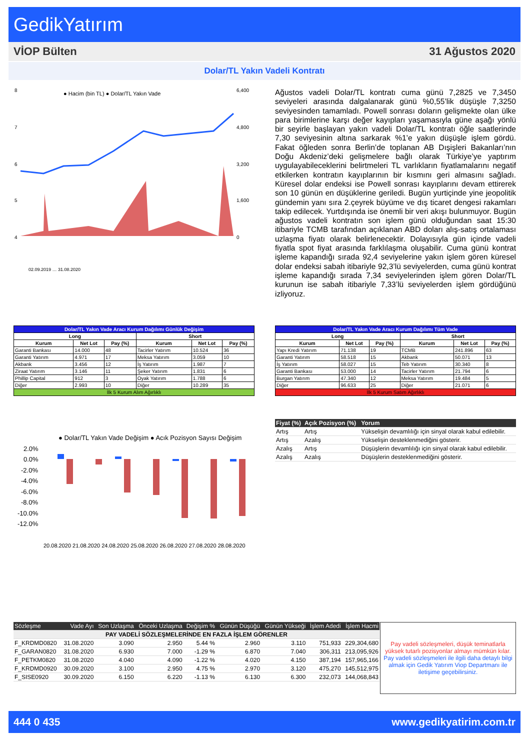GedikYatırım
VİOP Bülten 31 Ağustos 2020
Dolar/TL Yakın Vadeli Kontratı
● Hacim (bin TL) ● Dolar/TL Yakın Vade
8
7
6
5
4
6,400
4,800
3,200
1,600
0
02.09.2019 … 31.08.2020
Ağustos vadeli Dolar/TL kontratı cuma günü 7,2825 ve 7,3450 seviyeleri arasında dalgalanarak günü %0,55’lik düşüşle 7,3250 seviyesinden tamamladı. Powell sonrası doların gelişmekte olan ülke para birimlerine karşı değer kayıpları yaşamasıyla güne aşağı yönlü bir seyirle başlayan yakın vadeli Dolar/TL kontratı öğle saatlerinde 7,30 seviyesinin altına sarkarak %1’e yakın düşüşle işlem gördü. Fakat öğleden sonra Berlin’de toplanan AB Dışişleri Bakanları’nın Doğu Akdeniz’deki gelişmelere bağlı olarak Türkiye’ye yaptırım uygulayabileceklerini belirtmeleri TL varlıkların fiyatlamalarını negatif etkilerken kontratın kayıplarının bir kısmını geri almasını sağladı. Küresel dolar endeksi ise Powell sonrası kayıplarını devam ettirerek son 10 günün en düşüklerine geriledi. Bugün yurtiçinde yine jeopolitik gündemin yanı sıra 2.çeyrek büyüme ve dış ticaret dengesi rakamları takip edilecek. Yurtdışında ise önemli bir veri akışı bulunmuyor. Bugün ağustos vadeli kontratın son işlem günü olduğundan saat 15:30 itibariyle TCMB tarafından açıklanan ABD doları alış-satış ortalaması uzlaşma fiyatı olarak belirlenecektir. Dolayısıyla gün içinde vadeli fiyatla spot fiyat arasında farklılaşma oluşabilir. Cuma günü kontrat işleme kapandığı sırada 92,4 seviyelerine yakın işlem gören küresel dolar endeksi sabah itibariyle 92,3’lü seviyelerden, cuma günü kontrat işleme kapandığı sırada 7,34 seviyelerinden işlem gören Dolar/TL kurunun ise sabah itibariyle 7,33’lü seviyelerden işlem gördüğünü izliyoruz.
| Dolar/TL Yakın Vade Aracı Kurum Dağılımı Günlük Değişim | | | | | |
| Long | | | Short | | |
| Kurum | Net Lot | Pay (%) | Kurum | Net Lot | Pay (%) |
| Garanti Bankası | 14.000 | 48 | Tacirler Yatırım | 10.524 | 36 |
| Garanti Yatırım | 4.971 | 17 | Meksa Yatırım | 3.059 | 10 |
| Akbank | 3.456 | 12 | İş Yatırım | 1.987 | 7 |
| Ziraat Yatırım | 3.146 | 11 | Şeker Yatırım | 1.831 | 6 |
| Phillip Capital | 912 | 3 | Oyak Yatırım | 1.788 | 6 |
| Diğer | 2.993 | 10 | Diğer | 10.289 | 35 |
| İlk 5 Kurum Alım Ağırlıklı | | | | | |
| Dolar/TL Yakın Vade Aracı Kurum Dağılımı Tüm Vade | | | | | |
| Long | | | Short | | |
| Kurum | Net Lot | Pay (%) | Kurum | Net Lot | Pay (%) |
| Yapı Kredi Yatırım | 71.138 | 19 | TCMB | 241.896 | 63 |
| Garanti Yatırım | 58.518 | 15 | Akbank | 50.071 | 13 |
| İş Yatırım | 58.027 | 15 | Teb Yatırım | 30.340 | 8 |
| Garanti Bankası | 53.000 | 14 | Tacirler Yatırım | 21.794 | 6 |
| Burgan Yatırım | 47.340 | 12 | Meksa Yatırım | 19.484 | 5 |
| Diğer | 96.633 | 25 | Diğer | 21.071 | 6 |
| İlk 5 Kurum Satım Ağırlıklı | | | | | |
| Fiyat (%) | Açık Pozisyon (%) | Yorum |
| --- | --- | --- |
| Artış | Artış | Yükselişin devamlılığı için sinyal olarak kabul edilebilir. |
| Artış | Azalış | Yükselişin desteklenmediğini gösterir. |
| Azalış | Artış | Düşüşlerin devamlılığı için sinyal olarak kabul edilebilir. |
| Azalış | Azalış | Düşüşlerin desteklenmediğini gösterir. |
● Dolar/TL Yakın Vade Değişim ● Acık Pozisyon Sayısı Değişim
2.0%
0.0%
-2.0%
-4.0%
-6.0%
-8.0%
-10.0%
-12.0%
20.08.2020 21.08.2020 24.08.2020 25.08.2020 26.08.2020 27.08.2020 28.08.2020
| Sözleşme | Vade Ayı | Son Uzlaşma | Önceki Uzlaşma | Değişim % | Günün Düşüğü | Günün Yükseği | İşlem Adedi | İşlem Hacmi |
| --- | --- | --- | --- | --- | --- | --- | --- | --- |
| PAY VADELİ SÖZLEŞMELERİNDE EN FAZLA İŞLEM GÖRENLER | | | | | | | | |
| F_KRDMD0820 | 31.08.2020 | 3.090 | 2.950 | 5.44 % | 2.960 | 3.110 | 751,933 | 229,304,680 |
| F_GARAN0820 | 31.08.2020 | 6.930 | 7.000 | -1.29 % | 6.870 | 7.040 | 306,311 | 213,095,926 |
| F_PETKM0820 | 31.08.2020 | 4.040 | 4.090 | -1.22 % | 4.020 | 4.150 | 387,194 | 157,965,166 |
| F_KRDMD0920 | 30.09.2020 | 3.100 | 2.950 | 4.75 % | 2.970 | 3.120 | 475,270 | 145,512,975 |
| F_SISE0920 | 30.09.2020 | 6.150 | 6.220 | -1.13 % | 6.130 | 6.300 | 232,073 | 144,068,843 |
Pay vadeli sözleşmeleri, düşük teminatlarla yüksek tutarlı pozisyonlar almayı mümkün kılar.
Pay vadeli sözleşmeleri ile ilgili daha detaylı bilgi almak için Gedik Yatırım Viop Departmanı ile iletişime geçebilirsiniz.
444 0 435 www.gedikyatirim.com.tr